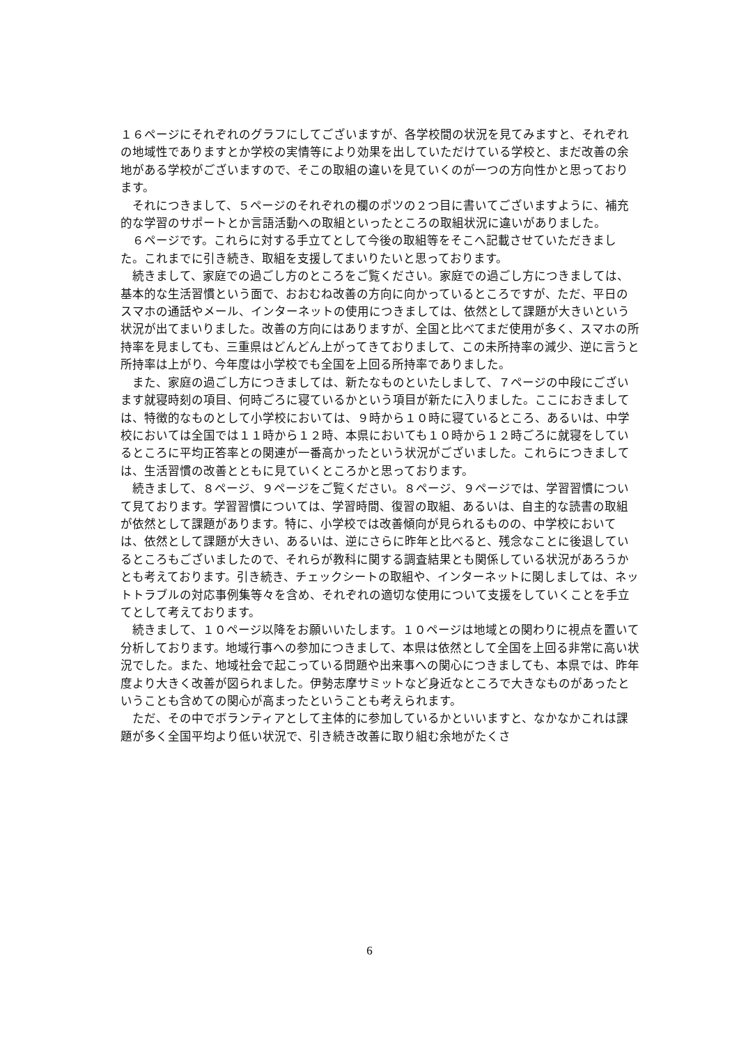１６ページにそれぞれのグラフにしてございますが、各学校間の状況を見てみますと、それぞれの地域性でありますとか学校の実情等により効果を出していただけている学校と、まだ改善の余地がある学校がございますので、そこの取組の違いを見ていくのが一つの方向性かと思っております。
それにつきまして、５ページのそれぞれの欄のポツの２つ目に書いてございますように、補充的な学習のサポートとか言語活動への取組といったところの取組状況に違いがありました。
６ページです。これらに対する手立てとして今後の取組等をそこへ記載させていただきました。これまでに引き続き、取組を支援してまいりたいと思っております。
続きまして、家庭での過ごし方のところをご覧ください。家庭での過ごし方につきましては、基本的な生活習慣という面で、おおむね改善の方向に向かっているところですが、ただ、平日のスマホの通話やメール、インターネットの使用につきましては、依然として課題が大きいという状況が出てまいりました。改善の方向にはありますが、全国と比べてまだ使用が多く、スマホの所持率を見ましても、三重県はどんどん上がってきておりまして、この未所持率の減少、逆に言うと所持率は上がり、今年度は小学校でも全国を上回る所持率でありました。
また、家庭の過ごし方につきましては、新たなものといたしまして、７ページの中段にございます就寝時刻の項目、何時ごろに寝ているかという項目が新たに入りました。ここにおきましては、特徴的なものとして小学校においては、９時から１０時に寝ているところ、あるいは、中学校においては全国では１１時から１２時、本県においても１０時から１２時ごろに就寝をしているところに平均正答率との関連が一番高かったという状況がございました。これらにつきましては、生活習慣の改善とともに見ていくところかと思っております。
続きまして、８ページ、９ページをご覧ください。８ページ、９ページでは、学習習慣について見ております。学習習慣については、学習時間、復習の取組、あるいは、自主的な読書の取組が依然として課題があります。特に、小学校では改善傾向が見られるものの、中学校においては、依然として課題が大きい、あるいは、逆にさらに昨年と比べると、残念なことに後退しているところもございましたので、それらが教科に関する調査結果とも関係している状況があろうかとも考えております。引き続き、チェックシートの取組や、インターネットに関しましては、ネットトラブルの対応事例集等々を含め、それぞれの適切な使用について支援をしていくことを手立てとして考えております。
続きまして、１０ページ以降をお願いいたします。１０ページは地域との関わりに視点を置いて分析しております。地域行事への参加につきまして、本県は依然として全国を上回る非常に高い状況でした。また、地域社会で起こっている問題や出来事への関心につきましても、本県では、昨年度より大きく改善が図られました。伊勢志摩サミットなど身近なところで大きなものがあったということも含めての関心が高まったということも考えられます。
ただ、その中でボランティアとして主体的に参加しているかといいますと、なかなかこれは課題が多く全国平均より低い状況で、引き続き改善に取り組む余地がたくさ
6